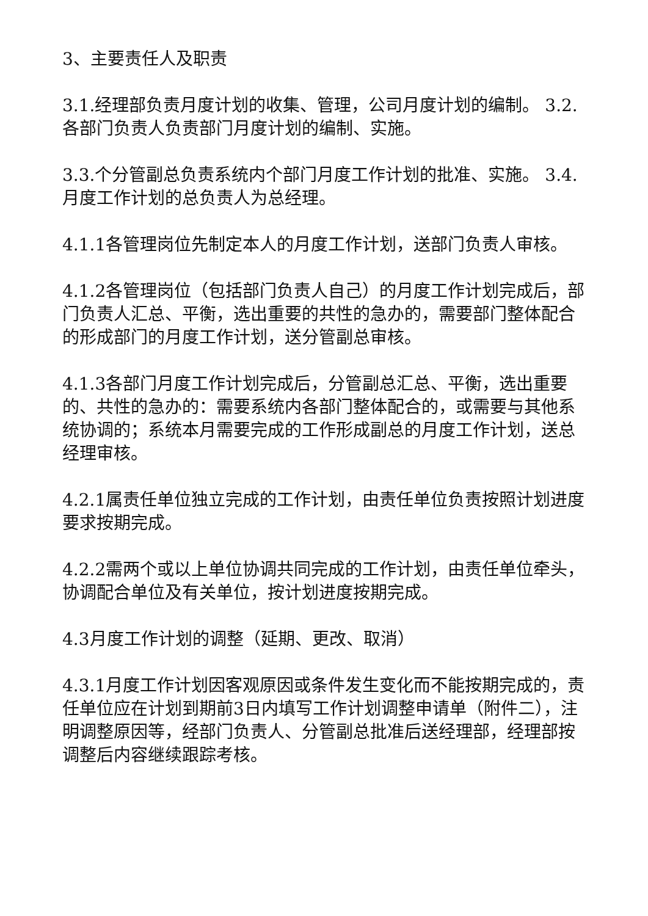3、主要责任人及职责
3.1.经理部负责月度计划的收集、管理，公司月度计划的编制。 3.2.各部门负责人负责部门月度计划的编制、实施。
3.3.个分管副总负责系统内个部门月度工作计划的批准、实施。 3.4.月度工作计划的总负责人为总经理。
4.1.1各管理岗位先制定本人的月度工作计划，送部门负责人审核。
4.1.2各管理岗位（包括部门负责人自己）的月度工作计划完成后，部门负责人汇总、平衡，选出重要的共性的急办的，需要部门整体配合的形成部门的月度工作计划，送分管副总审核。
4.1.3各部门月度工作计划完成后，分管副总汇总、平衡，选出重要的、共性的急办的：需要系统内各部门整体配合的，或需要与其他系统协调的；系统本月需要完成的工作形成副总的月度工作计划，送总经理审核。
4.2.1属责任单位独立完成的工作计划，由责任单位负责按照计划进度要求按期完成。
4.2.2需两个或以上单位协调共同完成的工作计划，由责任单位牵头，协调配合单位及有关单位，按计划进度按期完成。
4.3月度工作计划的调整（延期、更改、取消）
4.3.1月度工作计划因客观原因或条件发生变化而不能按期完成的，责任单位应在计划到期前3日内填写工作计划调整申请单（附件二），注明调整原因等，经部门负责人、分管副总批准后送经理部，经理部按调整后内容继续跟踪考核。